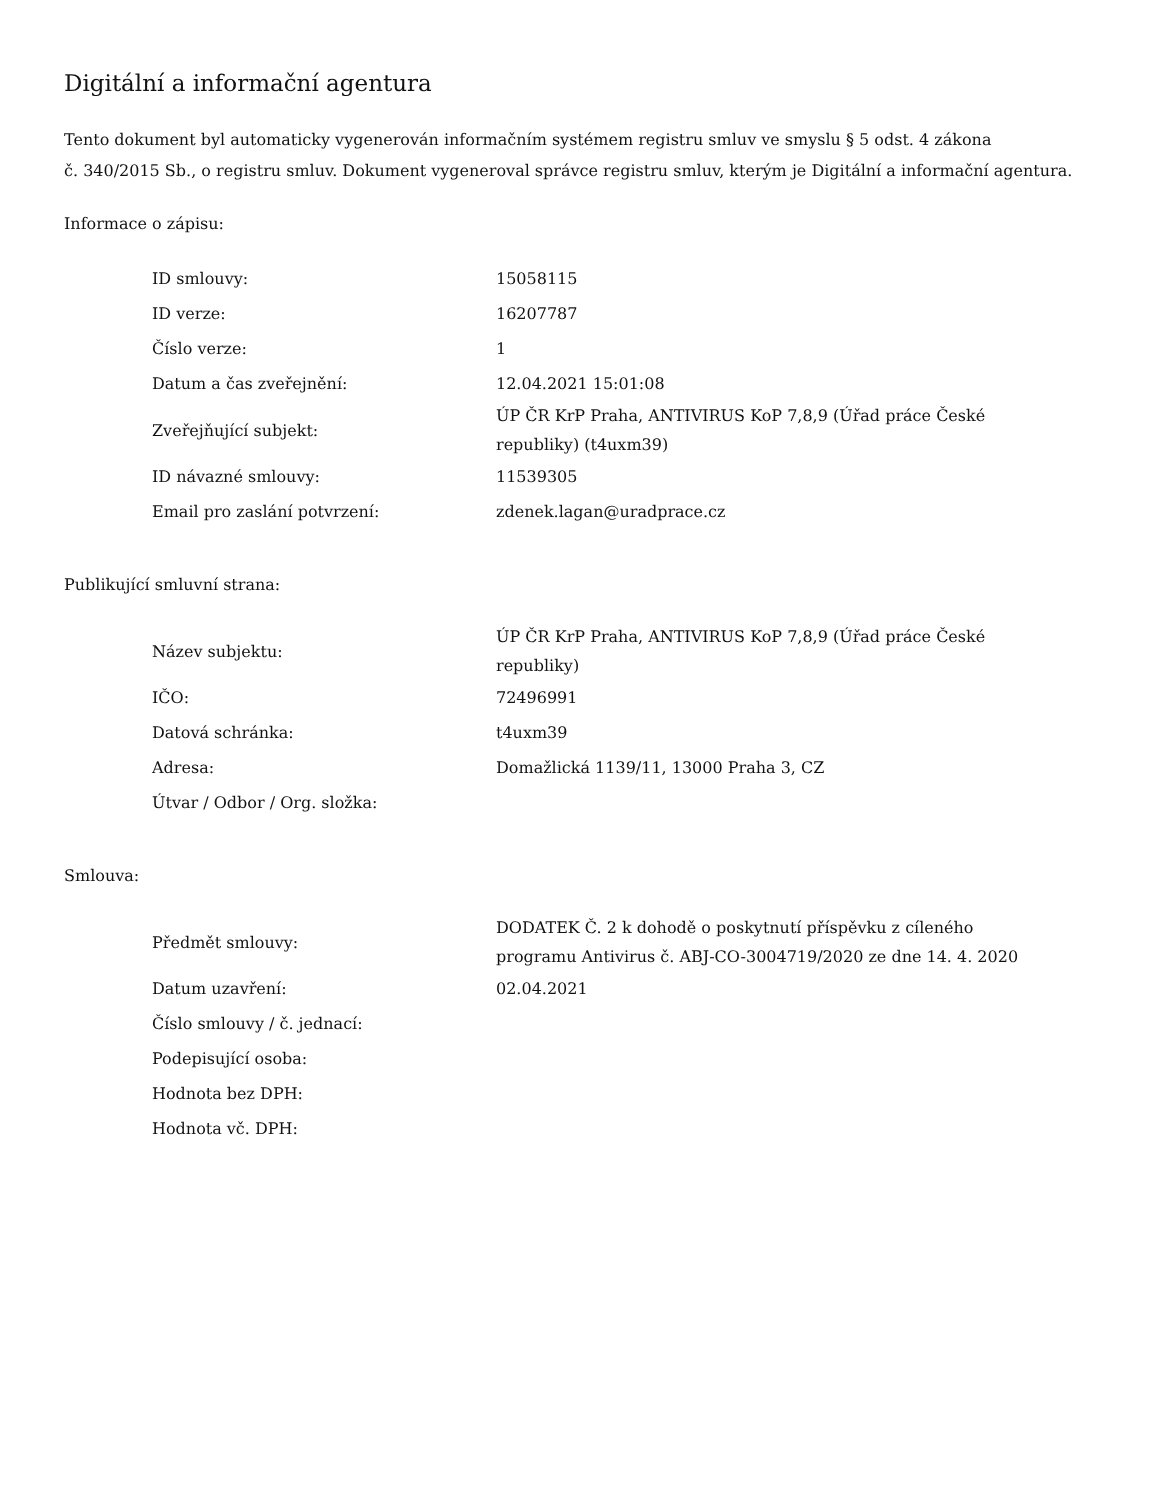Digitální a informační agentura
Tento dokument byl automaticky vygenerován informačním systémem registru smluv ve smyslu § 5 odst. 4 zákona
č. 340/2015 Sb., o registru smluv. Dokument vygeneroval správce registru smluv, kterým je Digitální a informační agentura.
Informace o zápisu:
| ID smlouvy: | 15058115 |
| ID verze: | 16207787 |
| Číslo verze: | 1 |
| Datum a čas zveřejnění: | 12.04.2021 15:01:08 |
| Zveřejňující subjekt: | ÚP ČR KrP Praha, ANTIVIRUS KoP 7,8,9 (Úřad práce České republiky) (t4uxm39) |
| ID návazné smlouvy: | 11539305 |
| Email pro zaslání potvrzení: | zdenek.lagan@uradprace.cz |
Publikující smluvní strana:
| Název subjektu: | ÚP ČR KrP Praha, ANTIVIRUS KoP 7,8,9 (Úřad práce České republiky) |
| IČO: | 72496991 |
| Datová schránka: | t4uxm39 |
| Adresa: | Domažlická 1139/11, 13000 Praha 3, CZ |
| Útvar / Odbor / Org. složka: | |
Smlouva:
| Předmět smlouvy: | DODATEK Č. 2 k dohodě o poskytnutí příspěvku z cíleného programu Antivirus č. ABJ-CO-3004719/2020 ze dne 14. 4. 2020 |
| Datum uzavření: | 02.04.2021 |
| Číslo smlouvy / č. jednací: | |
| Podepisující osoba: | |
| Hodnota bez DPH: | |
| Hodnota vč. DPH: | |